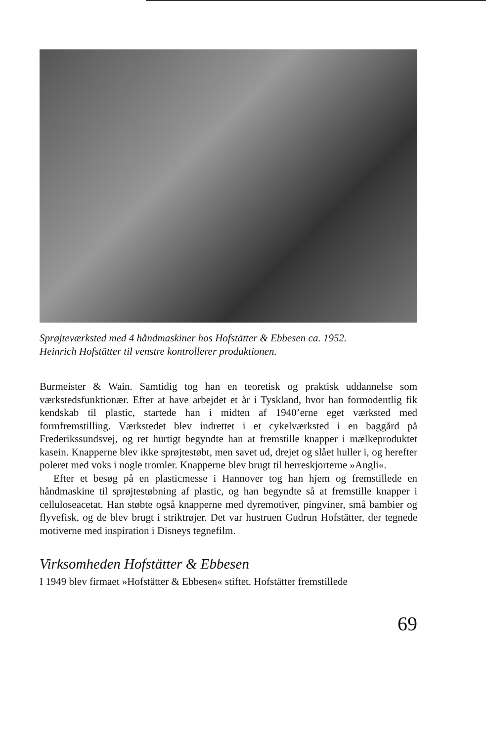Sprøjteværksted med 4 håndmaskiner hos Hofstätter & Ebbesen ca. 1952.
Heinrich Hofstätter til venstre kontrollerer produktionen.
Burmeister & Wain. Samtidig tog han en teoretisk og praktisk uddannelse som værkstedsfunktionær. Efter at have arbejdet et år i Tyskland, hvor han formodentlig fik kendskab til plastic, startede han i midten af 1940’erne eget værksted med formfremstilling. Værkstedet blev indrettet i et cykelværksted i en baggård på Frederikssundsvej, og ret hurtigt begyndte han at fremstille knapper i mælkeproduktet kasein. Knapperne blev ikke sprøjtestøbt, men savet ud, drejet og slået huller i, og herefter poleret med voks i nogle tromler. Knapperne blev brugt til herreskjorterne »Angli«.
Efter et besøg på en plasticmesse i Hannover tog han hjem og fremstillede en håndmaskine til sprøjtestøbning af plastic, og han begyndte så at fremstille knapper i celluloseacetat. Han støbte også knapperne med dyremotiver, pingviner, små bambier og flyvefisk, og de blev brugt i striktrøjer. Det var hustruen Gudrun Hofstätter, der tegnede motiverne med inspiration i Disneys tegnefilm.
Virksomheden Hofstätter & Ebbesen
I 1949 blev firmaet »Hofstätter & Ebbesen« stiftet. Hofstätter fremstillede
69